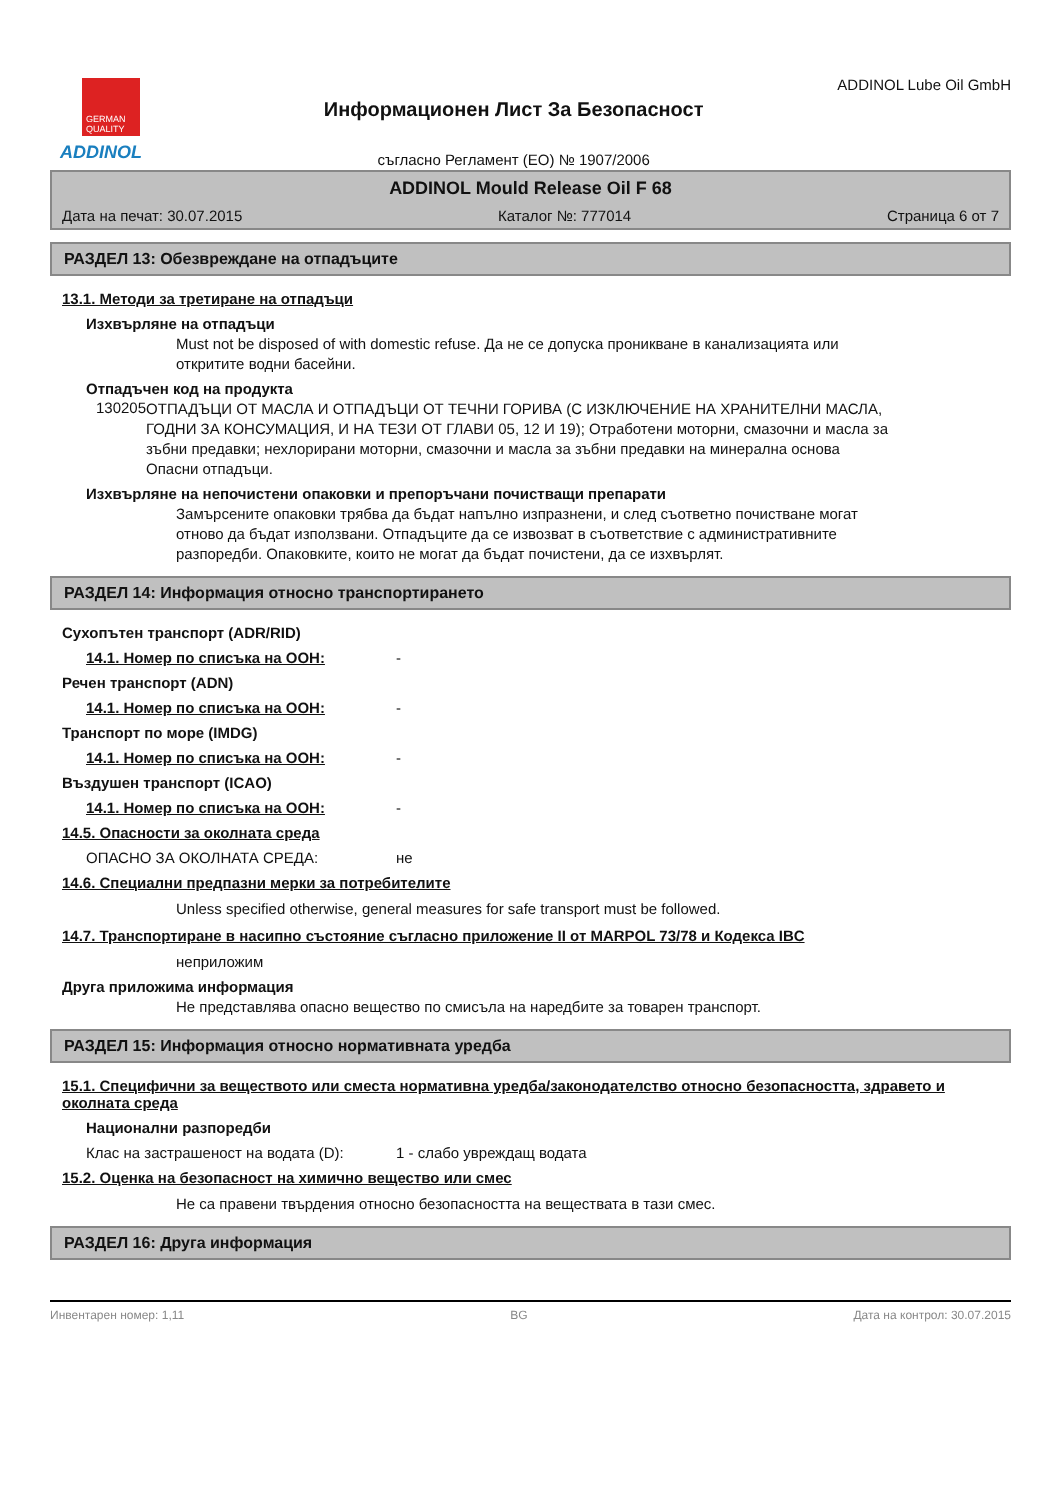GERMAN
QUALITY
ADDINOL
Информационен Лист За Безопасност
съгласно Регламент (ЕО) № 1907/2006
ADDINOL Lube Oil GmbH
ADDINOL Mould Release Oil F 68
Дата на печат: 30.07.2015 Каталог №: 777014 Страница 6 от 7
РАЗДЕЛ 13: Обезвреждане на отпадъците
13.1. Методи за третиране на отпадъци
Изхвърляне на отпадъци
Must not be disposed of with domestic refuse. Да не се допуска проникване в канализацията или откритите водни басейни.
Отпадъчен код на продукта
130205
ОТПАДЪЦИ ОТ МАСЛА И ОТПАДЪЦИ ОТ ТЕЧНИ ГОРИВА (С ИЗКЛЮЧЕНИЕ НА ХРАНИТЕЛНИ МАСЛА, ГОДНИ ЗА КОНСУМАЦИЯ, И НА ТЕЗИ ОТ ГЛАВИ 05, 12 И 19); Отработени моторни, смазочни и масла за зъбни предавки; нехлорирани моторни, смазочни и масла за зъбни предавки на минерална основа
Опасни отпадъци.
Изхвърляне на непочистени опаковки и препоръчани почистващи препарати
Замърсените опаковки трябва да бъдат напълно изпразнени, и след съответно почистване могат отново да бъдат използвани. Отпадъците да се извозват в съответствие с административните разпоредби. Опаковките, които не могат да бъдат почистени, да се изхвърлят.
РАЗДЕЛ 14: Информация относно транспортирането
Сухопътен транспорт (ADR/RID)
14.1. Номер по списъка на ООН: -
Речен транспорт (ADN)
14.1. Номер по списъка на ООН: -
Транспорт по море (IMDG)
14.1. Номер по списъка на ООН: -
Въздушен транспорт (ICAO)
14.1. Номер по списъка на ООН: -
14.5. Опасности за околната среда
ОПАСНО ЗА ОКОЛНАТА СРЕДА: не
14.6. Специални предпазни мерки за потребителите
Unless specified otherwise, general measures for safe transport must be followed.
14.7. Транспортиране в насипно състояние съгласно приложение II от MARPOL 73/78 и Кодекса IBC
неприложим
Друга приложима информация
Не представлява опасно вещество по смисъла на наредбите за товарен транспорт.
РАЗДЕЛ 15: Информация относно нормативната уредба
15.1. Специфични за веществото или сместа нормативна уредба/законодателство относно безопасността, здравето и околната среда
Национални разпоредби
Клас на застрашеност на водата (D): 1 - слабо увреждащ водата
15.2. Оценка на безопасност на химично вещество или смес
Не са правени твърдения относно безопасността на веществата в тази смес.
РАЗДЕЛ 16: Друга информация
Инвентарен номер: 1,11 BG Дата на контрол: 30.07.2015